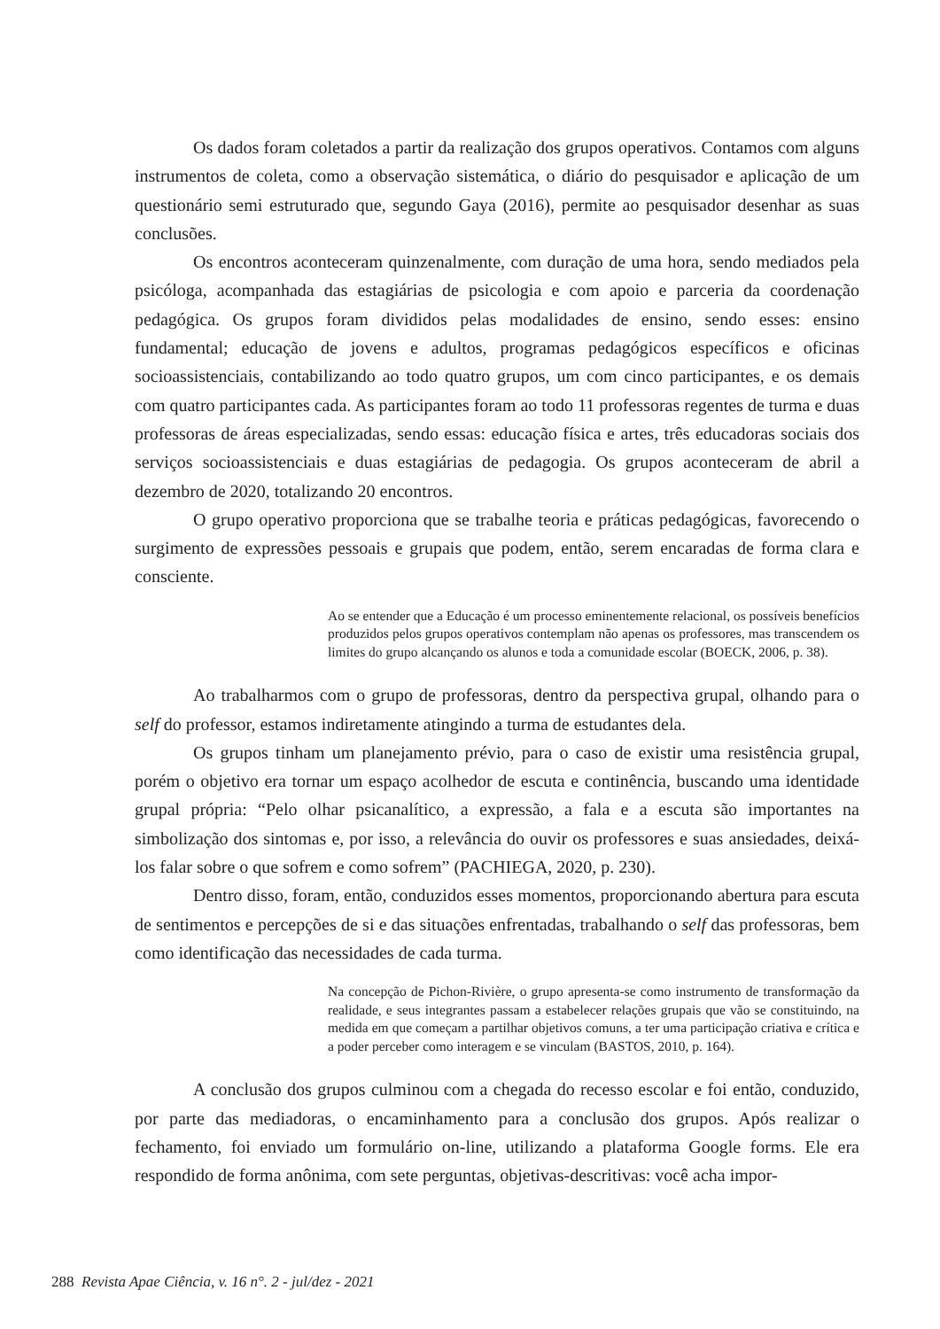Os dados foram coletados a partir da realização dos grupos operativos. Contamos com alguns instrumentos de coleta, como a observação sistemática, o diário do pesquisador e aplicação de um questionário semi estruturado que, segundo Gaya (2016), permite ao pesquisador desenhar as suas conclusões.
Os encontros aconteceram quinzenalmente, com duração de uma hora, sendo mediados pela psicóloga, acompanhada das estagiárias de psicologia e com apoio e parceria da coordenação pedagógica. Os grupos foram divididos pelas modalidades de ensino, sendo esses: ensino fundamental; educação de jovens e adultos, programas pedagógicos específicos e oficinas socioassistenciais, contabilizando ao todo quatro grupos, um com cinco participantes, e os demais com quatro participantes cada. As participantes foram ao todo 11 professoras regentes de turma e duas professoras de áreas especializadas, sendo essas: educação física e artes, três educadoras sociais dos serviços socioassistenciais e duas estagiárias de pedagogia. Os grupos aconteceram de abril a dezembro de 2020, totalizando 20 encontros.
O grupo operativo proporciona que se trabalhe teoria e práticas pedagógicas, favorecendo o surgimento de expressões pessoais e grupais que podem, então, serem encaradas de forma clara e consciente.
Ao se entender que a Educação é um processo eminentemente relacional, os possíveis benefícios produzidos pelos grupos operativos contemplam não apenas os professores, mas transcendem os limites do grupo alcançando os alunos e toda a comunidade escolar (BOECK, 2006, p. 38).
Ao trabalharmos com o grupo de professoras, dentro da perspectiva grupal, olhando para o self do professor, estamos indiretamente atingindo a turma de estudantes dela.
Os grupos tinham um planejamento prévio, para o caso de existir uma resistência grupal, porém o objetivo era tornar um espaço acolhedor de escuta e continência, buscando uma identidade grupal própria: “Pelo olhar psicanalítico, a expressão, a fala e a escuta são importantes na simbolização dos sintomas e, por isso, a relevância do ouvir os professores e suas ansiedades, deixá-los falar sobre o que sofrem e como sofrem” (PACHIEGA, 2020, p. 230).
Dentro disso, foram, então, conduzidos esses momentos, proporcionando abertura para escuta de sentimentos e percepções de si e das situações enfrentadas, trabalhando o self das professoras, bem como identificação das necessidades de cada turma.
Na concepção de Pichon-Rivière, o grupo apresenta-se como instrumento de transformação da realidade, e seus integrantes passam a estabelecer relações grupais que vão se constituindo, na medida em que começam a partilhar objetivos comuns, a ter uma participação criativa e crítica e a poder perceber como interagem e se vinculam (BASTOS, 2010, p. 164).
A conclusão dos grupos culminou com a chegada do recesso escolar e foi então, conduzido, por parte das mediadoras, o encaminhamento para a conclusão dos grupos. Após realizar o fechamento, foi enviado um formulário on-line, utilizando a plataforma Google forms. Ele era respondido de forma anônima, com sete perguntas, objetivas-descritivas: você acha impor-
288 Revista Apae Ciência, v. 16 n°. 2 - jul/dez - 2021